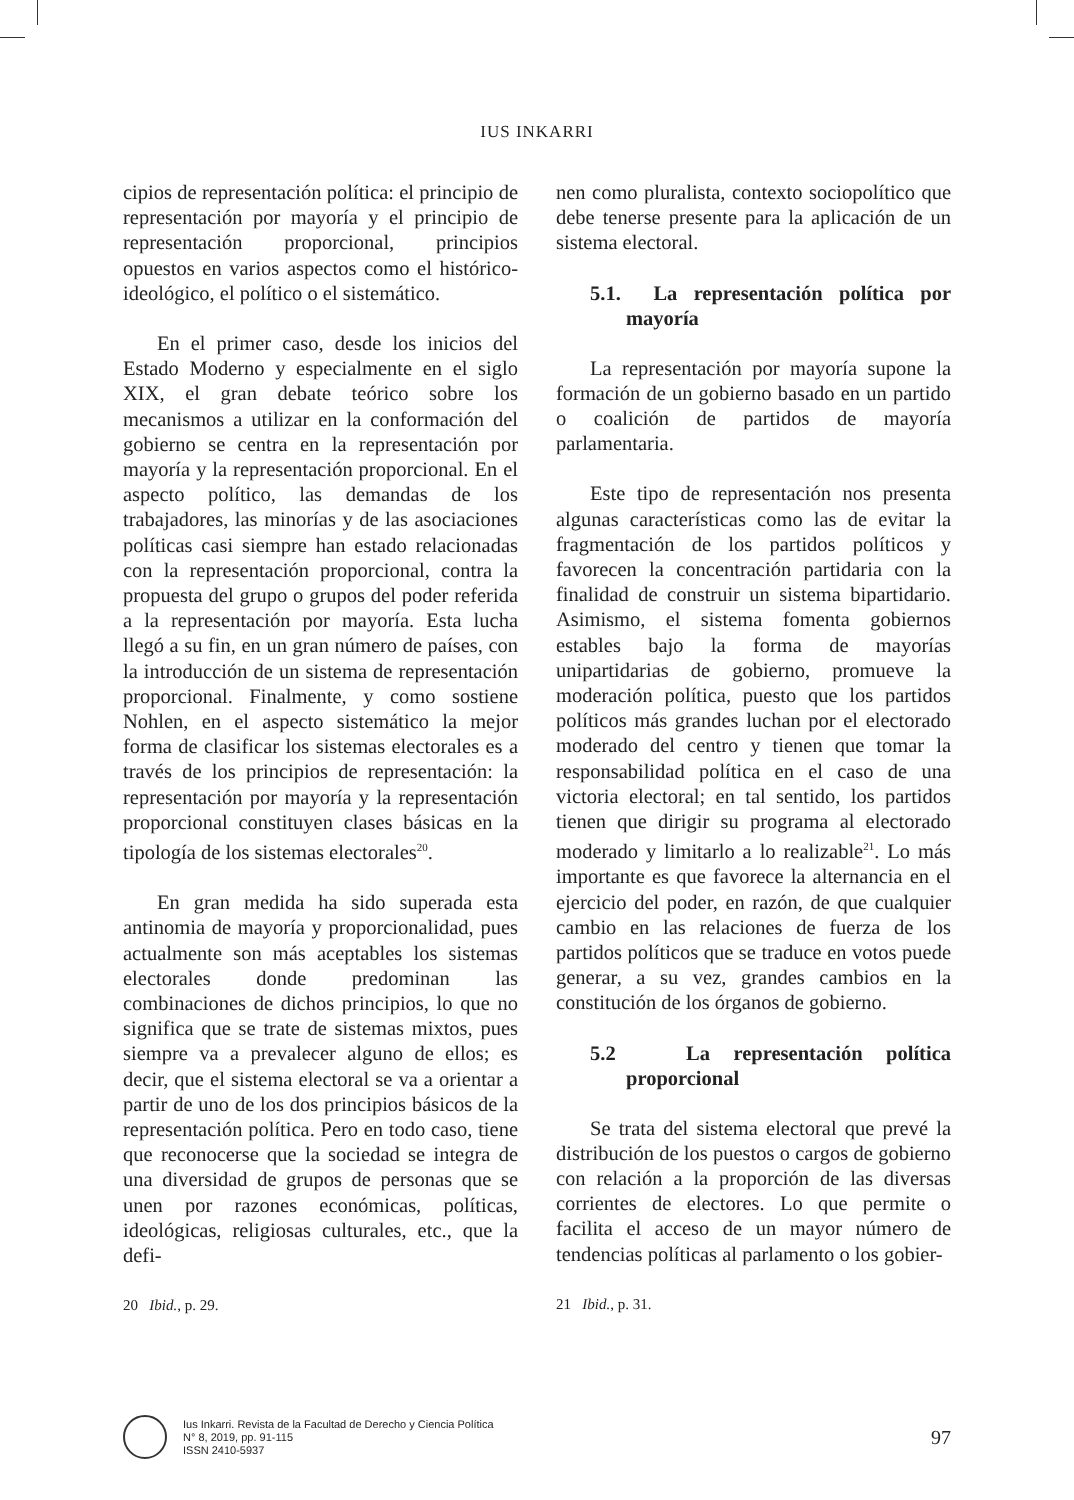IUS INKARRI
cipios de representación política: el principio de representación por mayoría y el principio de representación proporcional, principios opuestos en varios aspectos como el histórico-ideológico, el político o el sistemático.
En el primer caso, desde los inicios del Estado Moderno y especialmente en el siglo XIX, el gran debate teórico sobre los mecanismos a utilizar en la conformación del gobierno se centra en la representación por mayoría y la representación proporcional. En el aspecto político, las demandas de los trabajadores, las minorías y de las asociaciones políticas casi siempre han estado relacionadas con la representación proporcional, contra la propuesta del grupo o grupos del poder referida a la representación por mayoría. Esta lucha llegó a su fin, en un gran número de países, con la introducción de un sistema de representación proporcional. Finalmente, y como sostiene Nohlen, en el aspecto sistemático la mejor forma de clasificar los sistemas electorales es a través de los principios de representación: la representación por mayoría y la representación proporcional constituyen clases básicas en la tipología de los sistemas electorales<sup>20</sup>.
En gran medida ha sido superada esta antinomia de mayoría y proporcionalidad, pues actualmente son más aceptables los sistemas electorales donde predominan las combinaciones de dichos principios, lo que no significa que se trate de sistemas mixtos, pues siempre va a prevalecer alguno de ellos; es decir, que el sistema electoral se va a orientar a partir de uno de los dos principios básicos de la representación política. Pero en todo caso, tiene que reconocerse que la sociedad se integra de una diversidad de grupos de personas que se unen por razones económicas, políticas, ideológicas, religiosas culturales, etc., que la defi-
20 Ibid., p. 29.
nen como pluralista, contexto sociopolítico que debe tenerse presente para la aplicación de un sistema electoral.
5.1. La representación política por mayoría
La representación por mayoría supone la formación de un gobierno basado en un partido o coalición de partidos de mayoría parlamentaria.
Este tipo de representación nos presenta algunas características como las de evitar la fragmentación de los partidos políticos y favorecen la concentración partidaria con la finalidad de construir un sistema bipartidario. Asimismo, el sistema fomenta gobiernos estables bajo la forma de mayorías unipartidarias de gobierno, promueve la moderación política, puesto que los partidos políticos más grandes luchan por el electorado moderado del centro y tienen que tomar la responsabilidad política en el caso de una victoria electoral; en tal sentido, los partidos tienen que dirigir su programa al electorado moderado y limitarlo a lo realizable<sup>21</sup>. Lo más importante es que favorece la alternancia en el ejercicio del poder, en razón, de que cualquier cambio en las relaciones de fuerza de los partidos políticos que se traduce en votos puede generar, a su vez, grandes cambios en la constitución de los órganos de gobierno.
5.2 La representación política proporcional
Se trata del sistema electoral que prevé la distribución de los puestos o cargos de gobierno con relación a la proporción de las diversas corrientes de electores. Lo que permite o facilita el acceso de un mayor número de tendencias políticas al parlamento o los gobier-
21 Ibid., p. 31.
Ius Inkarri. Revista de la Facultad de Derecho y Ciencia Política
N° 8, 2019, pp. 91-115
ISSN 2410-5937
97